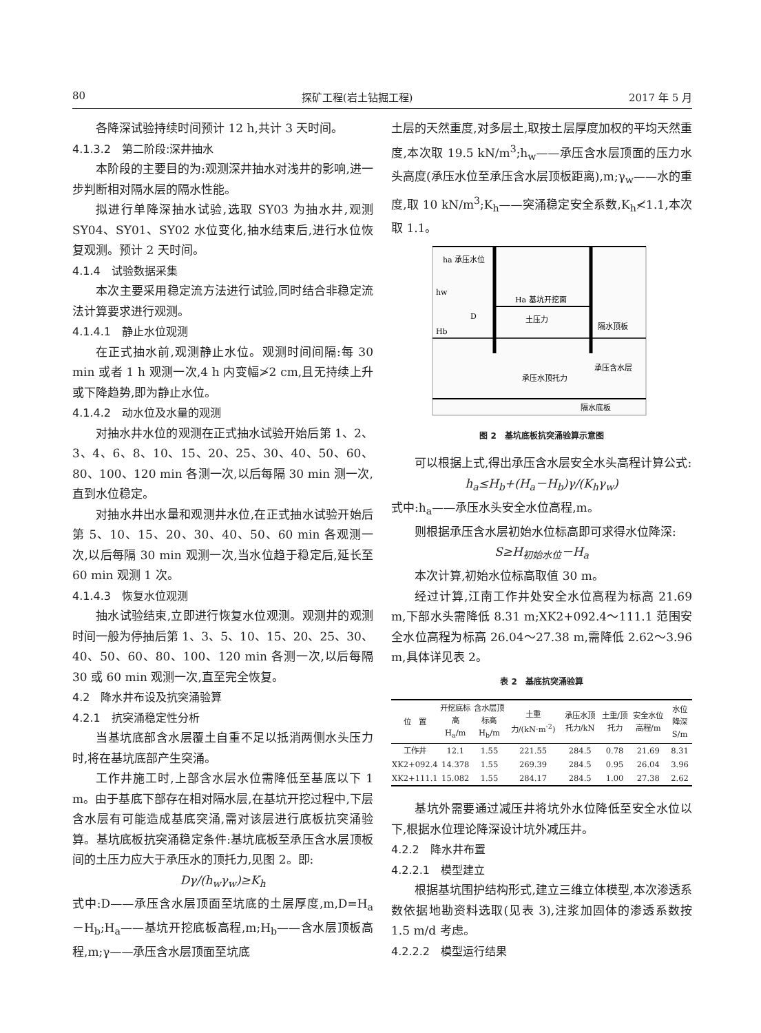80 探矿工程(岩土钻掘工程) 2017 年 5 月
各降深试验持续时间预计 12 h,共计 3 天时间。
4.1.3.2　第二阶段:深井抽水
本阶段的主要目的为:观测深井抽水对浅井的影响,进一步判断相对隔水层的隔水性能。
拟进行单降深抽水试验,选取 SY03 为抽水井,观测 SY04、SY01、SY02 水位变化,抽水结束后,进行水位恢复观测。预计 2 天时间。
4.1.4　试验数据采集
本次主要采用稳定流方法进行试验,同时结合非稳定流法计算要求进行观测。
4.1.4.1　静止水位观测
在正式抽水前,观测静止水位。观测时间间隔:每 30 min 或者 1 h 观测一次,4 h 内变幅≯2 cm,且无持续上升或下降趋势,即为静止水位。
4.1.4.2　动水位及水量的观测
对抽水井水位的观测在正式抽水试验开始后第 1、2、3、4、6、8、10、15、20、25、30、40、50、60、80、100、120 min 各测一次,以后每隔 30 min 测一次,直到水位稳定。
对抽水井出水量和观测井水位,在正式抽水试验开始后第 5、10、15、20、30、40、50、60 min 各观测一次,以后每隔 30 min 观测一次,当水位趋于稳定后,延长至 60 min 观测 1 次。
4.1.4.3　恢复水位观测
抽水试验结束,立即进行恢复水位观测。观测井的观测时间一般为停抽后第 1、3、5、10、15、20、25、30、40、50、60、80、100、120 min 各测一次,以后每隔 30 或 60 min 观测一次,直至完全恢复。
4.2　降水井布设及抗突涌验算
4.2.1　抗突涌稳定性分析
当基坑底部含水层覆土自重不足以抵消两侧水头压力时,将在基坑底部产生突涌。
工作井施工时,上部含水层水位需降低至基底以下 1 m。由于基底下部存在相对隔水层,在基坑开挖过程中,下层含水层有可能造成基底突涌,需对该层进行底板抗突涌验算。基坑底板抗突涌稳定条件:基坑底板至承压含水层顶板间的土压力应大于承压水的顶托力,见图 2。即:
Dγ/(h<sub>w</sub>γ<sub>w</sub>)≥K<sub>h</sub>
式中:D——承压含水层顶面至坑底的土层厚度,m,D=H<sub>a</sub>－H<sub>b</sub>;H<sub>a</sub>——基坑开挖底板高程,m;H<sub>b</sub>——含水层顶板高程,m;γ——承压含水层顶面至坑底
土层的天然重度,对多层土,取按土层厚度加权的平均天然重度,本次取 19.5 kN/m<sup>3</sup>;h<sub>w</sub>——承压含水层顶面的压力水头高度(承压水位至承压含水层顶板距离),m;γ<sub>w</sub>——水的重度,取 10 kN/m<sup>3</sup>;K<sub>h</sub>——突涌稳定安全系数,K<sub>h</sub>≮1.1,本次取 1.1。
ha 承压水位
Ha 基坑开挖面
土压力
隔水顶板
Hb
D
hw
承压含水层
承压水顶托力
隔水底板
图 2　基坑底板抗突涌验算示意图
可以根据上式,得出承压含水层安全水头高程计算公式:
h<sub>a</sub>≤H<sub>b</sub>+(H<sub>a</sub>－H<sub>b</sub>)γ/(K<sub>h</sub>γ<sub>w</sub>)
式中:h<sub>a</sub>——承压水头安全水位高程,m。
则根据承压含水层初始水位标高即可求得水位降深:
S≥H<sub>初始水位</sub>－H<sub>a</sub>
本次计算,初始水位标高取值 30 m。
经过计算,江南工作井处安全水位高程为标高 21.69 m,下部水头需降低 8.31 m;XK2+092.4～111.1 范围安全水位高程为标高 26.04～27.38 m,需降低 2.62～3.96 m,具体详见表 2。
表 2　基底抗突涌验算
| 位 置 | 开挖底标高 H<sub>a</sub>/m | 含水层顶标高 H<sub>b</sub>/m | 土重力/(kN·m<sup>-2</sup>) | 承压水顶托力/kN | 土重/顶托力 | 安全水位高程/m | 水位降深 S/m |
| --- | --- | --- | --- | --- | --- | --- | --- |
| 工作井 | 12.1 | 1.55 | 221.55 | 284.5 | 0.78 | 21.69 | 8.31 |
| XK2+092.4 | 14.378 | 1.55 | 269.39 | 284.5 | 0.95 | 26.04 | 3.96 |
| XK2+111.1 | 15.082 | 1.55 | 284.17 | 284.5 | 1.00 | 27.38 | 2.62 |
基坑外需要通过减压井将坑外水位降低至安全水位以下,根据水位理论降深设计坑外减压井。
4.2.2　降水井布置
4.2.2.1　模型建立
根据基坑围护结构形式,建立三维立体模型,本次渗透系数依据地勘资料选取(见表 3),注浆加固体的渗透系数按 1.5 m/d 考虑。
4.2.2.2　模型运行结果